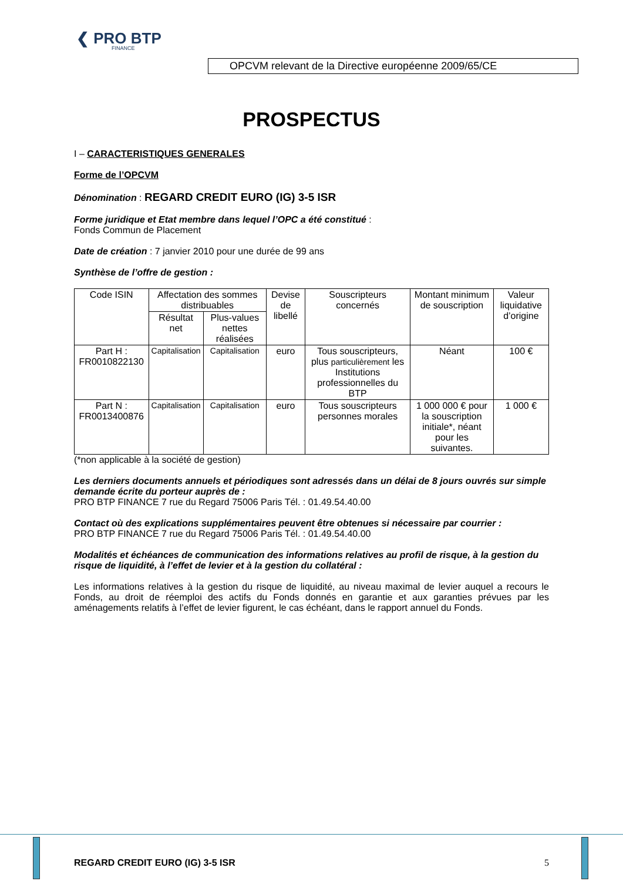❮ PRO BTP
FINANCE
OPCVM relevant de la Directive européenne 2009/65/CE
PROSPECTUS
I – CARACTERISTIQUES GENERALES
Forme de l’OPCVM
Dénomination : REGARD CREDIT EURO (IG) 3-5 ISR
Forme juridique et Etat membre dans lequel l’OPC a été constitué :
Fonds Commun de Placement
Date de création : 7 janvier 2010 pour une durée de 99 ans
Synthèse de l’offre de gestion :
| Code ISIN | Affectation des sommes distribuables | | Devise de libellé | Souscripteurs concernés | Montant minimum de souscription | Valeur liquidative d’origine |
| --- | --- | --- | --- | --- | --- | --- |
| | Résultat net | Plus-values nettes réalisées | | | | |
| Part H : FR0010822130 | Capitalisation | Capitalisation | euro | Tous souscripteurs, plus particulièrement les Institutions professionnelles du BTP | Néant | 100 € |
| Part N : FR0013400876 | Capitalisation | Capitalisation | euro | Tous souscripteurs personnes morales | 1 000 000 € pour la souscription initiale*, néant pour les suivantes. | 1 000 € |
(*non applicable à la société de gestion)
Les derniers documents annuels et périodiques sont adressés dans un délai de 8 jours ouvrés sur simple demande écrite du porteur auprès de :
PRO BTP FINANCE 7 rue du Regard 75006 Paris Tél. : 01.49.54.40.00
Contact où des explications supplémentaires peuvent être obtenues si nécessaire par courrier :
PRO BTP FINANCE 7 rue du Regard 75006 Paris Tél. : 01.49.54.40.00
Modalités et échéances de communication des informations relatives au profil de risque, à la gestion du risque de liquidité, à l’effet de levier et à la gestion du collatéral :
Les informations relatives à la gestion du risque de liquidité, au niveau maximal de levier auquel a recours le Fonds, au droit de réemploi des actifs du Fonds donnés en garantie et aux garanties prévues par les aménagements relatifs à l’effet de levier figurent, le cas échéant, dans le rapport annuel du Fonds.
REGARD CREDIT EURO (IG) 3-5 ISR 5